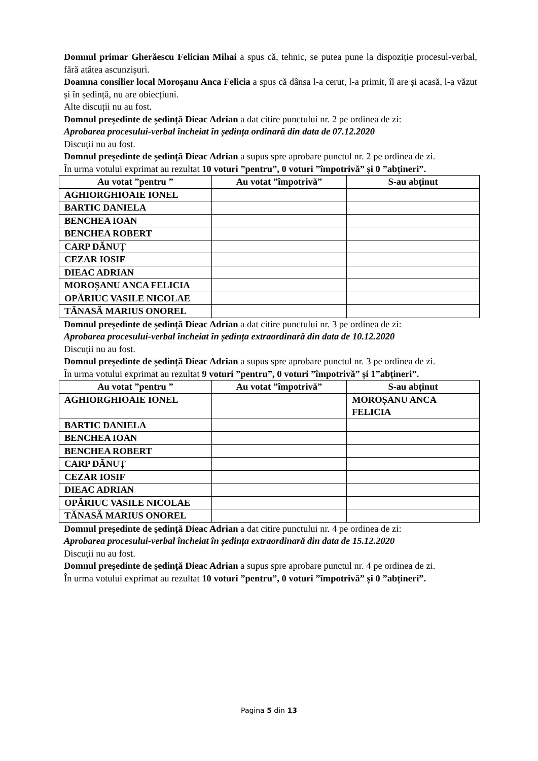Domnul primar Gherăescu Felician Mihai a spus că, tehnic, se putea pune la dispoziție procesul-verbal, fără atâtea ascunzișuri.
Doamna consilier local Moroșanu Anca Felicia a spus că dânsa l-a cerut, l-a primit, îl are și acasă, l-a văzut și în ședință, nu are obiecțiuni.
Alte discuții nu au fost.
Domnul președinte de ședință Dieac Adrian a dat citire punctului nr. 2 pe ordinea de zi:
Aprobarea procesului-verbal încheiat în ședința ordinară din data de 07.12.2020
Discuții nu au fost.
Domnul președinte de ședință Dieac Adrian a supus spre aprobare punctul nr. 2 pe ordinea de zi.
În urma votului exprimat au rezultat 10 voturi ”pentru”, 0 voturi ”împotrivă” și 0 ”abțineri”.
| Au votat ”pentru ” | Au votat ”împotrivă” | S-au abținut |
| --- | --- | --- |
| AGHIORGHIOAIE IONEL | | |
| BARTIC DANIELA | | |
| BENCHEA IOAN | | |
| BENCHEA ROBERT | | |
| CARP DĂNUȚ | | |
| CEZAR IOSIF | | |
| DIEAC ADRIAN | | |
| MOROȘANU ANCA FELICIA | | |
| OPĂRIUC VASILE NICOLAE | | |
| TĂNASĂ MARIUS ONOREL | | |
Domnul președinte de ședință Dieac Adrian a dat citire punctului nr. 3 pe ordinea de zi:
Aprobarea procesului-verbal încheiat în ședința extraordinară din data de 10.12.2020
Discuții nu au fost.
Domnul președinte de ședință Dieac Adrian a supus spre aprobare punctul nr. 3 pe ordinea de zi.
În urma votului exprimat au rezultat 9 voturi ”pentru”, 0 voturi ”împotrivă” și 1”abțineri”.
| Au votat ”pentru ” | Au votat ”împotrivă” | S-au abținut |
| --- | --- | --- |
| AGHIORGHIOAIE IONEL | | MOROȘANU ANCA FELICIA |
| BARTIC DANIELA | | |
| BENCHEA IOAN | | |
| BENCHEA ROBERT | | |
| CARP DĂNUȚ | | |
| CEZAR IOSIF | | |
| DIEAC ADRIAN | | |
| OPĂRIUC VASILE NICOLAE | | |
| TĂNASĂ MARIUS ONOREL | | |
Domnul președinte de ședință Dieac Adrian a dat citire punctului nr. 4 pe ordinea de zi:
Aprobarea procesului-verbal încheiat în ședința extraordinară din data de 15.12.2020
Discuții nu au fost.
Domnul președinte de ședință Dieac Adrian a supus spre aprobare punctul nr. 4 pe ordinea de zi.
În urma votului exprimat au rezultat 10 voturi ”pentru”, 0 voturi ”împotrivă” și 0 ”abțineri”.
Pagina 5 din 13